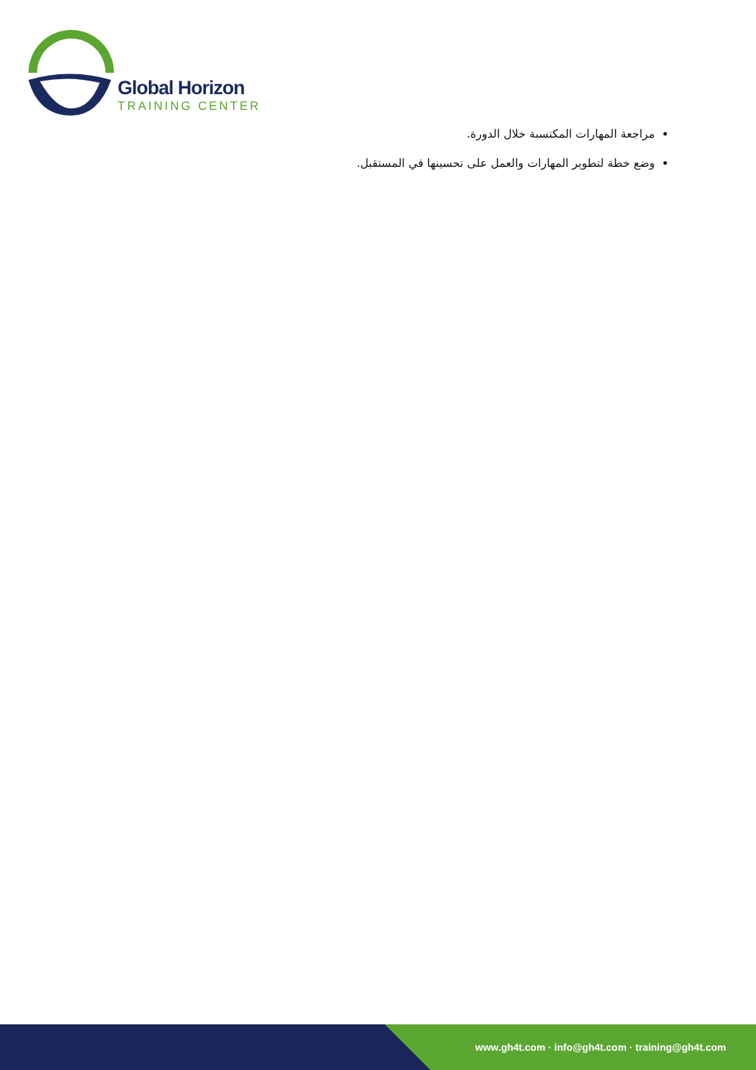Global Horizon
TRAINING CENTER
مراجعة المهارات المكتسبة خلال الدورة.
وضع خطة لتطوير المهارات والعمل على تحسينها في المستقبل.
www.gh4t.com · info@gh4t.com · training@gh4t.com